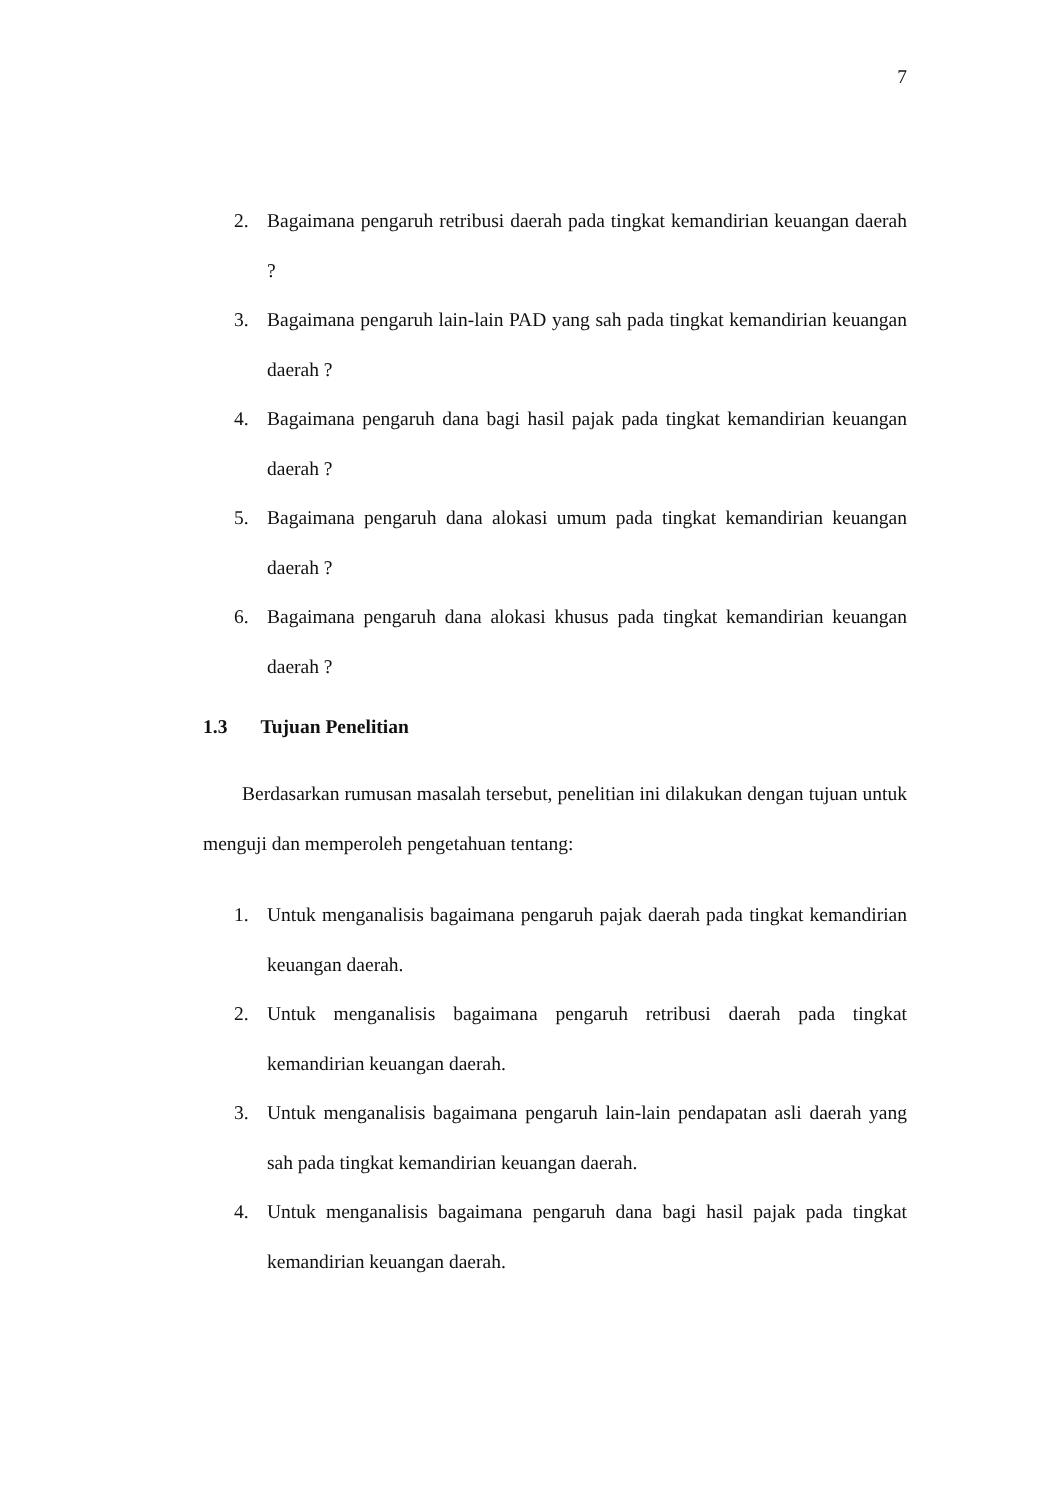7
2. Bagaimana pengaruh retribusi daerah pada tingkat kemandirian keuangan daerah ?
3. Bagaimana pengaruh lain-lain PAD yang sah pada tingkat kemandirian keuangan daerah ?
4. Bagaimana pengaruh dana bagi hasil pajak pada tingkat kemandirian keuangan daerah ?
5. Bagaimana pengaruh dana alokasi umum pada tingkat kemandirian keuangan daerah ?
6. Bagaimana pengaruh dana alokasi khusus pada tingkat kemandirian keuangan daerah ?
1.3 Tujuan Penelitian
Berdasarkan rumusan masalah tersebut, penelitian ini dilakukan dengan tujuan untuk menguji dan memperoleh pengetahuan tentang:
1. Untuk menganalisis bagaimana pengaruh pajak daerah pada tingkat kemandirian keuangan daerah.
2. Untuk menganalisis bagaimana pengaruh retribusi daerah pada tingkat kemandirian keuangan daerah.
3. Untuk menganalisis bagaimana pengaruh lain-lain pendapatan asli daerah yang sah pada tingkat kemandirian keuangan daerah.
4. Untuk menganalisis bagaimana pengaruh dana bagi hasil pajak pada tingkat kemandirian keuangan daerah.